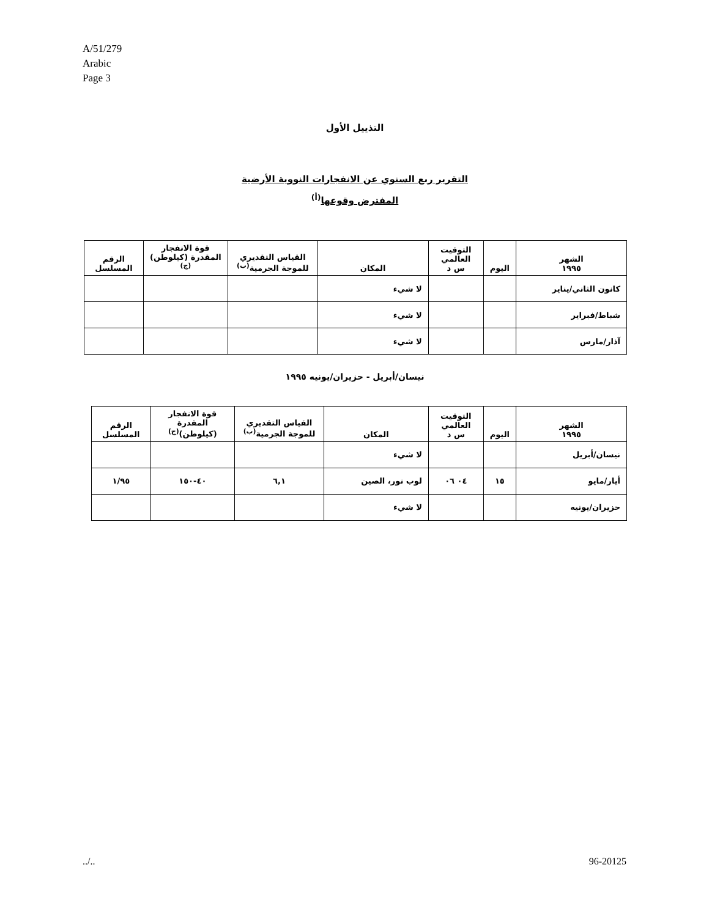A/51/279
Arabic
Page 3
التذييل الأول
التقرير ربع السنوي عن الانفجارات النووية الأرضية
المفترض وقوعها<sup>(أ)</sup>
| الشهر ١٩٩٥ | اليوم | التوقيت العالمي س د | المكان | القياس التقديري للموجة الجرمية<sup>(ب)</sup> | قوة الانفجار المقدرة (كيلوطن)<sup>(ج)</sup> | الرقم المسلسل |
| --- | --- | --- | --- | --- | --- | --- |
| كانون الثاني/يناير | | | لا شيء | | | |
| شباط/فبراير | | | لا شيء | | | |
| آذار/مارس | | | لا شيء | | | |
نيسان/أبريل - حزيران/يونيه ١٩٩٥
| الشهر ١٩٩٥ | اليوم | التوقيت العالمي س د | المكان | القياس التقديري للموجة الجرمية<sup>(ب)</sup> | قوة الانفجار المقدرة (كيلوطن)<sup>(ج)</sup> | الرقم المسلسل |
| --- | --- | --- | --- | --- | --- | --- |
| نيسان/أبريل | | | لا شيء | | | |
| أيار/مايو | ١٥ | ٠٤ ٠٦ | لوب نور، الصين | ٦,١ | ٤٠-١٥٠ | ١/٩٥ |
| حزيران/يونيه | | | لا شيء | | | |
../.. 96-20125